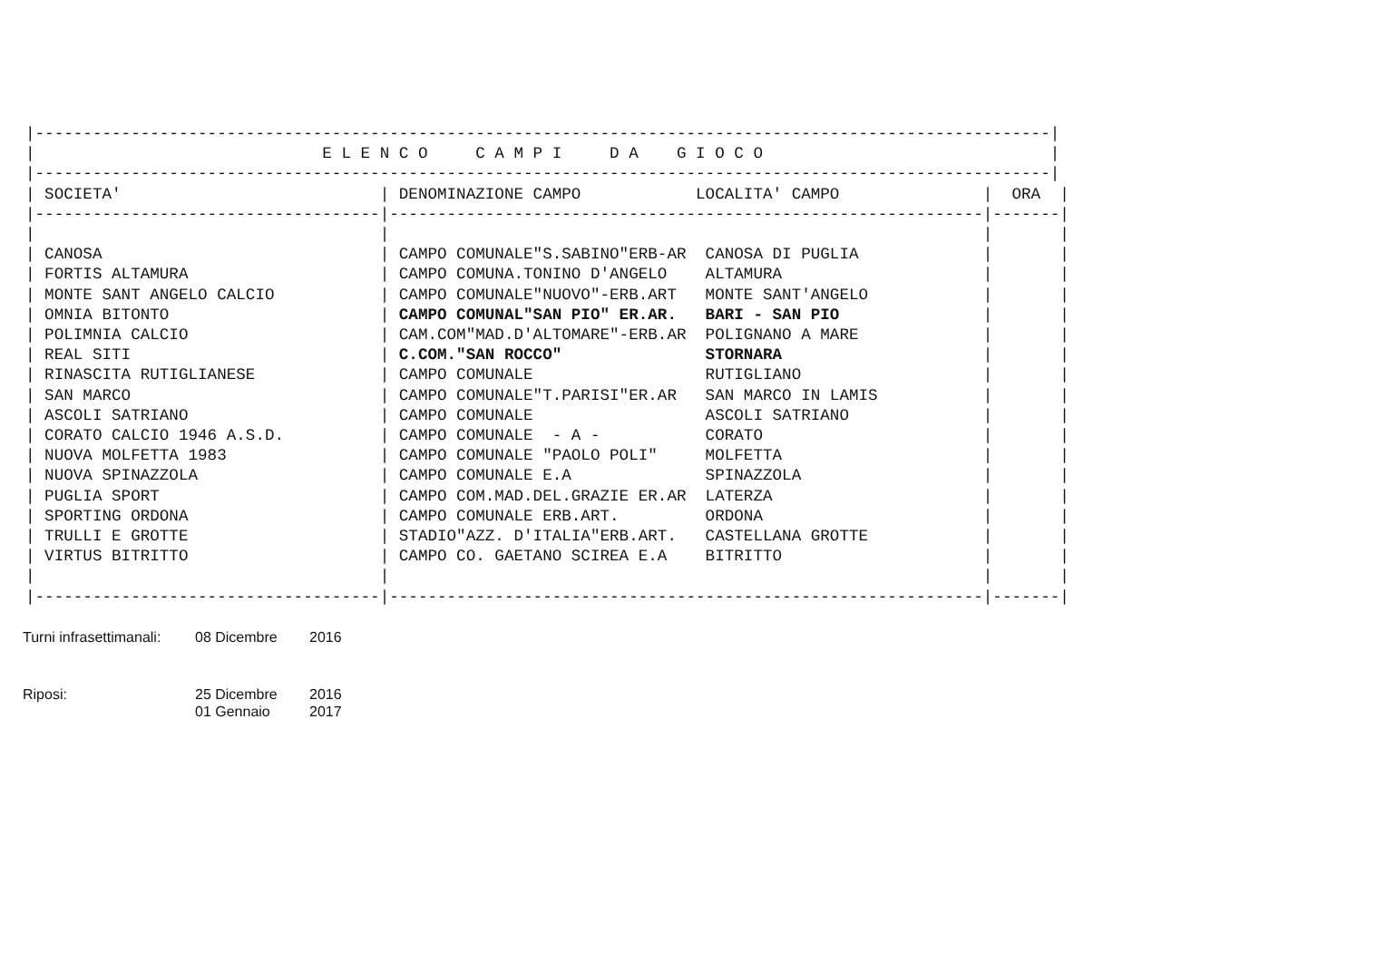|----------------------------------------------------------------------------------------------------------|
|                              E L E N C O     C A M P I     D A    G I O C O                              |
|----------------------------------------------------------------------------------------------------------|
| SOCIETA'                           | DENOMINAZIONE CAMPO            LOCALITA' CAMPO               |  ORA  |
|------------------------------------|--------------------------------------------------------------|-------|
|                                    |                                                              |       |
| CANOSA                             | CAMPO COMUNALE"S.SABINO"ERB-AR  CANOSA DI PUGLIA             |       |
| FORTIS ALTAMURA                    | CAMPO COMUNA.TONINO D'ANGELO    ALTAMURA                     |       |
| MONTE SANT ANGELO CALCIO           | CAMPO COMUNALE"NUOVO"-ERB.ART   MONTE SANT'ANGELO            |       |
| OMNIA BITONTO                      | CAMPO COMUNAL"SAN PIO" ER.AR.   BARI - SAN PIO               |       |
| POLIMNIA CALCIO                    | CAM.COM"MAD.D'ALTOMARE"-ERB.AR  POLIGNANO A MARE             |       |
| REAL SITI                          | C.COM."SAN ROCCO"               STORNARA                     |       |
| RINASCITA RUTIGLIANESE             | CAMPO COMUNALE                  RUTIGLIANO                   |       |
| SAN MARCO                          | CAMPO COMUNALE"T.PARISI"ER.AR   SAN MARCO IN LAMIS           |       |
| ASCOLI SATRIANO                    | CAMPO COMUNALE                  ASCOLI SATRIANO              |       |
| CORATO CALCIO 1946 A.S.D.          | CAMPO COMUNALE  - A -           CORATO                       |       |
| NUOVA MOLFETTA 1983                | CAMPO COMUNALE "PAOLO POLI"     MOLFETTA                     |       |
| NUOVA SPINAZZOLA                   | CAMPO COMUNALE E.A              SPINAZZOLA                   |       |
| PUGLIA SPORT                       | CAMPO COM.MAD.DEL.GRAZIE ER.AR  LATERZA                      |       |
| SPORTING ORDONA                    | CAMPO COMUNALE ERB.ART.         ORDONA                       |       |
| TRULLI E GROTTE                    | STADIO"AZZ. D'ITALIA"ERB.ART.   CASTELLANA GROTTE            |       |
| VIRTUS BITRITTO                    | CAMPO CO. GAETANO SCIREA E.A    BITRITTO                     |       |
|                                    |                                                              |       |
|------------------------------------|--------------------------------------------------------------|-------|
| Turni infrasettimanali: | 08 Dicembre | 2016 |
| Riposi: | 25 Dicembre | 2016 |
| | 01 Gennaio | 2017 |